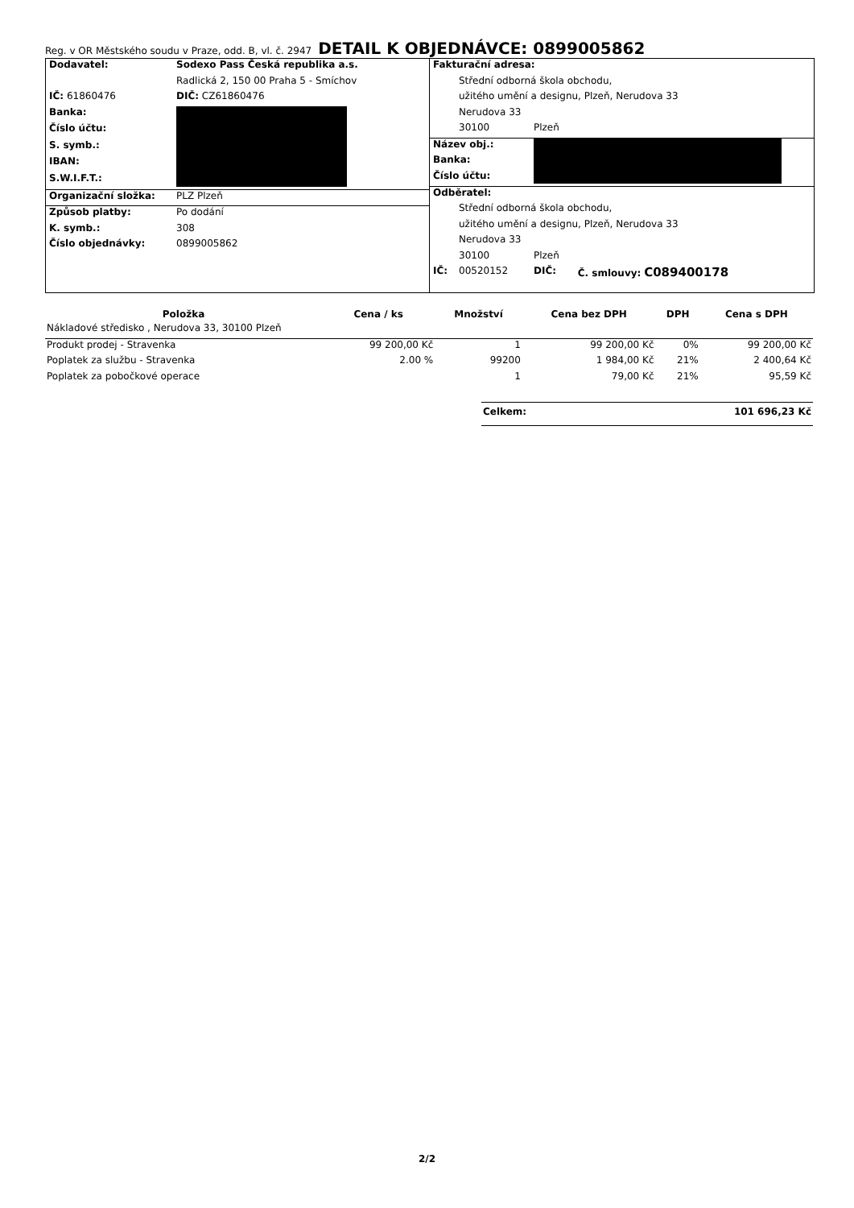Reg. v OR Městského soudu v Praze, odd. B, vl. č. 2947 DETAIL K OBJEDNÁVCE: 0899005862
| Dodavatel: | Sodexo Pass Česká republika a.s. |
| | Radlická 2, 150 00 Praha 5 - Smíchov |
| IČ: 61860476 | DIČ: CZ61860476 |
| Banka: | |
| Číslo účtu: | |
| S. symb.: | |
| IBAN: | |
| S.W.I.F.T.: | |
| Organizační složka: | PLZ Plzeň |
| Způsob platby: | Po dodání |
| K. symb.: | 308 |
| Číslo objednávky: | 0899005862 |
| Fakturační adresa: | | | |
| | Střední odborná škola obchodu, | | |
| | užitého umění a designu, Plzeň, Nerudova 33 | | |
| | Nerudova 33 | | |
| | 30100 | Plzeň | |
| Název obj.: | | | |
| Banka: | | | |
| Číslo účtu: | | | |
| Odběratel: | | | |
| | Střední odborná škola obchodu, | | |
| | užitého umění a designu, Plzeň, Nerudova 33 | | |
| | Nerudova 33 | | |
| | 30100 | Plzeň | |
| IČ: | 00520152 | DIČ: | Č. smlouvy: C089400178 |
| Položka | Cena / ks | Množství | Cena bez DPH | DPH | Cena s DPH |
| --- | --- | --- | --- | --- | --- |
| Nákladové středisko , Nerudova 33, 30100 Plzeň | | | | | |
| Produkt prodej - Stravenka | 99 200,00 Kč | 1 | 99 200,00 Kč | 0% | 99 200,00 Kč |
| Poplatek za službu - Stravenka | 2.00 % | 99200 | 1 984,00 Kč | 21% | 2 400,64 Kč |
| Poplatek za pobočkové operace | | 1 | 79,00 Kč | 21% | 95,59 Kč |
| Celkem: | 101 696,23 Kč |
2/2